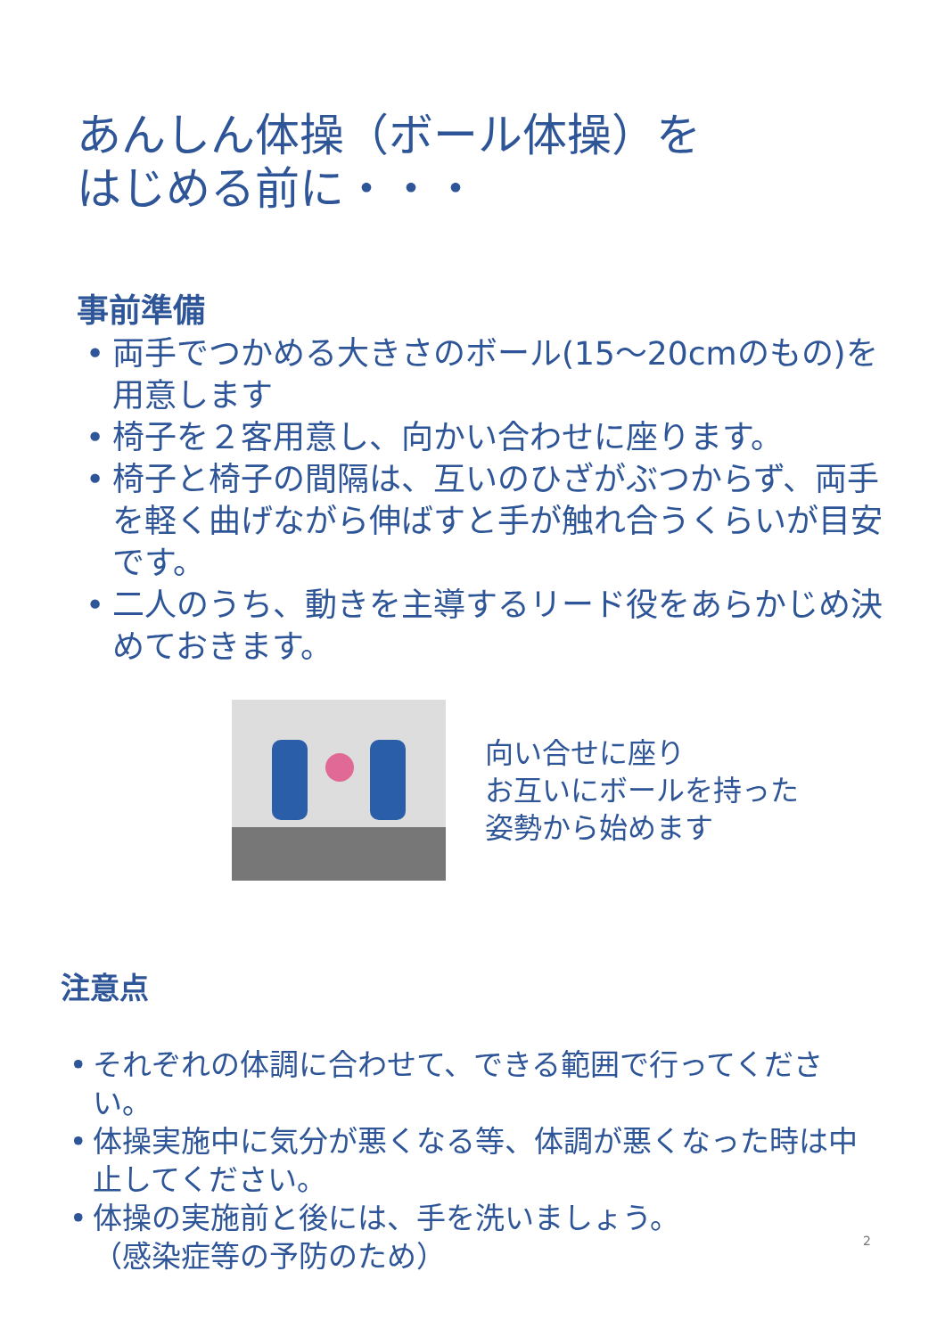あんしん体操（ボール体操）を
はじめる前に・・・
事前準備
• 両手でつかめる大きさのボール(15～20cmのもの)を用意します
• 椅子を２客用意し、向かい合わせに座ります。
• 椅子と椅子の間隔は、互いのひざがぶつからず、両手を軽く曲げながら伸ばすと手が触れ合うくらいが目安です。
• 二人のうち、動きを主導するリード役をあらかじめ決めておきます。
向い合せに座り
お互いにボールを持った
姿勢から始めます
注意点
• それぞれの体調に合わせて、できる範囲で行ってください。
• 体操実施中に気分が悪くなる等、体調が悪くなった時は中止してください。
• 体操の実施前と後には、手を洗いましょう。
（感染症等の予防のため）
2